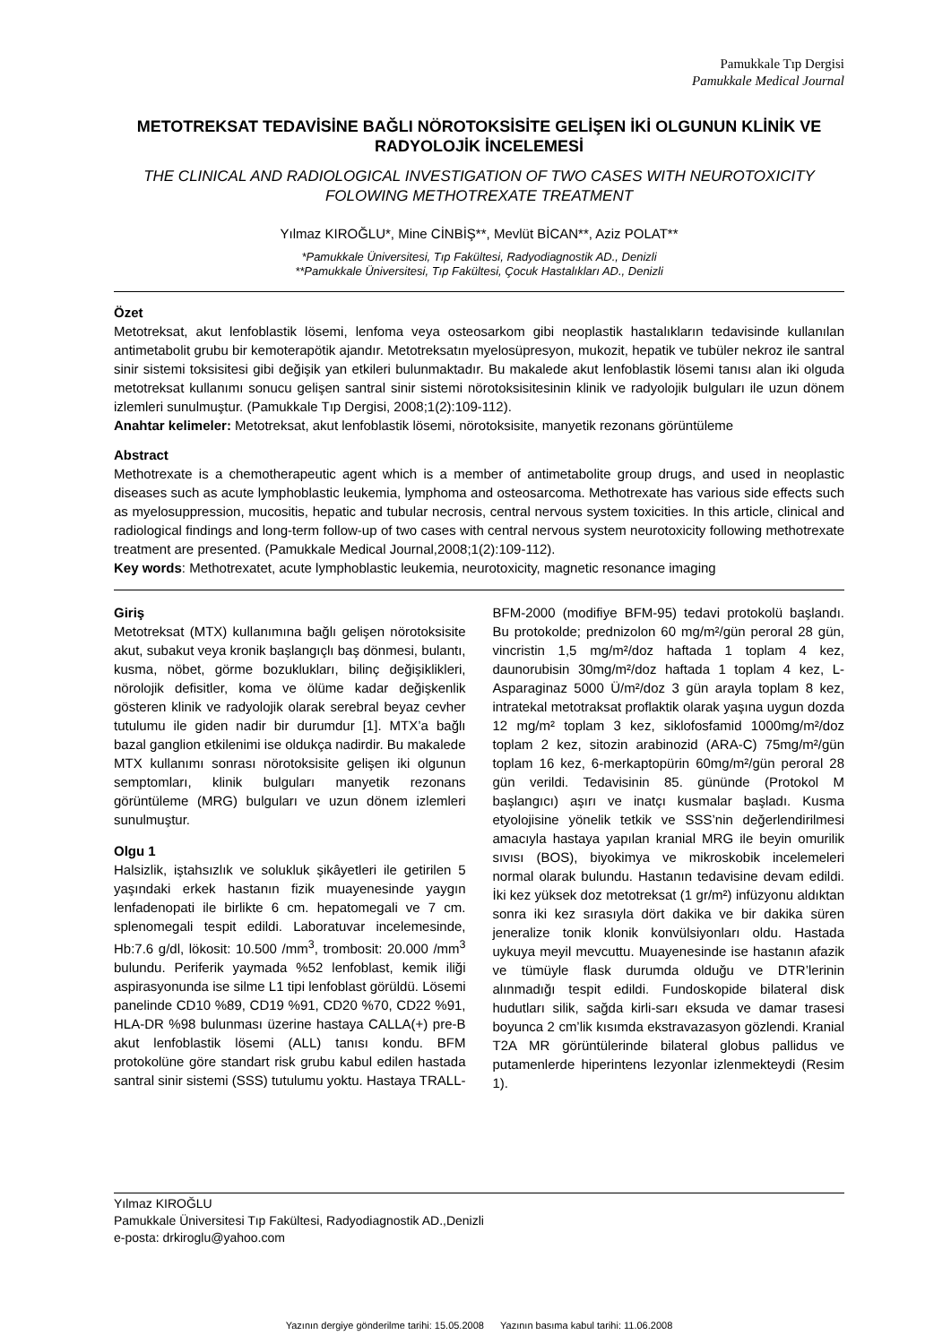Pamukkale Tıp Dergisi
Pamukkale Medical Journal
METOTREKSAT TEDAVİSİNE BAĞLI NÖROTOKSİSİTE GELİŞEN İKİ OLGUNUN KLİNİK VE RADYOLOJİK İNCELEMESİ
THE CLINICAL AND RADIOLOGICAL INVESTIGATION OF TWO CASES WITH NEUROTOXICITY FOLOWING METHOTREXATE TREATMENT
Yılmaz KIROĞLU*, Mine CİNBİŞ**, Mevlüt BİCAN**, Aziz POLAT**
*Pamukkale Üniversitesi, Tıp Fakültesi, Radyodiagnostik AD., Denizli
**Pamukkale Üniversitesi, Tıp Fakültesi, Çocuk Hastalıkları AD., Denizli
Özet
Metotreksat, akut lenfoblastik lösemi, lenfoma veya osteosarkom gibi neoplastik hastalıkların tedavisinde kullanılan antimetabolit grubu bir kemoterapötik ajandır. Metotreksatın myelosüpresyon, mukozit, hepatik ve tubüler nekroz ile santral sinir sistemi toksisitesi gibi değişik yan etkileri bulunmaktadır. Bu makalede akut lenfoblastik lösemi tanısı alan iki olguda metotreksat kullanımı sonucu gelişen santral sinir sistemi nörotoksisitesinin klinik ve radyolojik bulguları ile uzun dönem izlemleri sunulmuştur. (Pamukkale Tıp Dergisi, 2008;1(2):109-112).
Anahtar kelimeler: Metotreksat, akut lenfoblastik lösemi, nörotoksisite, manyetik rezonans görüntüleme
Abstract
Methotrexate is a chemotherapeutic agent which is a member of antimetabolite group drugs, and used in neoplastic diseases such as acute lymphoblastic leukemia, lymphoma and osteosarcoma. Methotrexate has various side effects such as myelosuppression, mucositis, hepatic and tubular necrosis, central nervous system toxicities. In this article, clinical and radiological findings and long-term follow-up of two cases with central nervous system neurotoxicity following methotrexate treatment are presented. (Pamukkale Medical Journal,2008;1(2):109-112).
Key words: Methotrexatet, acute lymphoblastic leukemia, neurotoxicity, magnetic resonance imaging
Giriş
Metotreksat (MTX) kullanımına bağlı gelişen nörotoksisite akut, subakut veya kronik başlangıçlı baş dönmesi, bulantı, kusma, nöbet, görme bozuklukları, bilinç değişiklikleri, nörolojik defisitler, koma ve ölüme kadar değişkenlik gösteren klinik ve radyolojik olarak serebral beyaz cevher tutulumu ile giden nadir bir durumdur [1]. MTX’a bağlı bazal ganglion etkilenimi ise oldukça nadirdir. Bu makalede MTX kullanımı sonrası nörotoksisite gelişen iki olgunun semptomları, klinik bulguları manyetik rezonans görüntüleme (MRG) bulguları ve uzun dönem izlemleri sunulmuştur.
Olgu 1
Halsizlik, iştahsızlık ve solukluk şikâyetleri ile getirilen 5 yaşındaki erkek hastanın fizik muayenesinde yaygın lenfadenopati ile birlikte 6 cm. hepatomegali ve 7 cm. splenomegali tespit edildi. Laboratuvar incelemesinde, Hb:7.6 g/dl, lökosit: 10.500 /mm<sup>3</sup>, trombosit: 20.000 /mm<sup>3</sup> bulundu. Periferik yaymada %52 lenfoblast, kemik iliği aspirasyonunda ise silme L1 tipi lenfoblast görüldü. Lösemi panelinde CD10 %89, CD19 %91, CD20 %70, CD22 %91, HLA-DR %98 bulunması üzerine hastaya CALLA(+) pre-B akut lenfoblastik lösemi (ALL) tanısı kondu. BFM protokolüne göre standart risk grubu kabul edilen hastada santral sinir sistemi (SSS) tutulumu yoktu. Hastaya TRALL-BFM-2000 (modifiye BFM-95) tedavi protokolü başlandı. Bu protokolde; prednizolon 60 mg/m²/gün peroral 28 gün, vincristin 1,5 mg/m²/doz haftada 1 toplam 4 kez, daunorubisin 30mg/m²/doz haftada 1 toplam 4 kez, L-Asparaginaz 5000 Ü/m²/doz 3 gün arayla toplam 8 kez, intratekal metotraksat proflaktik olarak yaşına uygun dozda 12 mg/m² toplam 3 kez, siklofosfamid 1000mg/m²/doz toplam 2 kez, sitozin arabinozid (ARA-C) 75mg/m²/gün toplam 16 kez, 6-merkaptopürin 60mg/m²/gün peroral 28 gün verildi. Tedavisinin 85. gününde (Protokol M başlangıcı) aşırı ve inatçı kusmalar başladı. Kusma etyolojisine yönelik tetkik ve SSS’nin değerlendirilmesi amacıyla hastaya yapılan kranial MRG ile beyin omurilik sıvısı (BOS), biyokimya ve mikroskobik incelemeleri normal olarak bulundu. Hastanın tedavisine devam edildi. İki kez yüksek doz metotreksat (1 gr/m²) infüzyonu aldıktan sonra iki kez sırasıyla dört dakika ve bir dakika süren jeneralize tonik klonik konvülsiyonları oldu. Hastada uykuya meyil mevcuttu. Muayenesinde ise hastanın afazik ve tümüyle flask durumda olduğu ve DTR’lerinin alınmadığı tespit edildi. Fundoskopide bilateral disk hudutları silik, sağda kirli-sarı eksuda ve damar trasesi boyunca 2 cm’lik kısımda ekstravazasyon gözlendi. Kranial T2A MR görüntülerinde bilateral globus pallidus ve putamenlerde hiperintens lezyonlar izlenmekteydi (Resim 1).
Yılmaz KIROĞLU
Pamukkale Üniversitesi Tıp Fakültesi, Radyodiagnostik AD.,Denizli
e-posta: drkiroglu@yahoo.com
Yazının dergiye gönderilme tarihi: 15.05.2008 Yazının basıma kabul tarihi: 11.06.2008